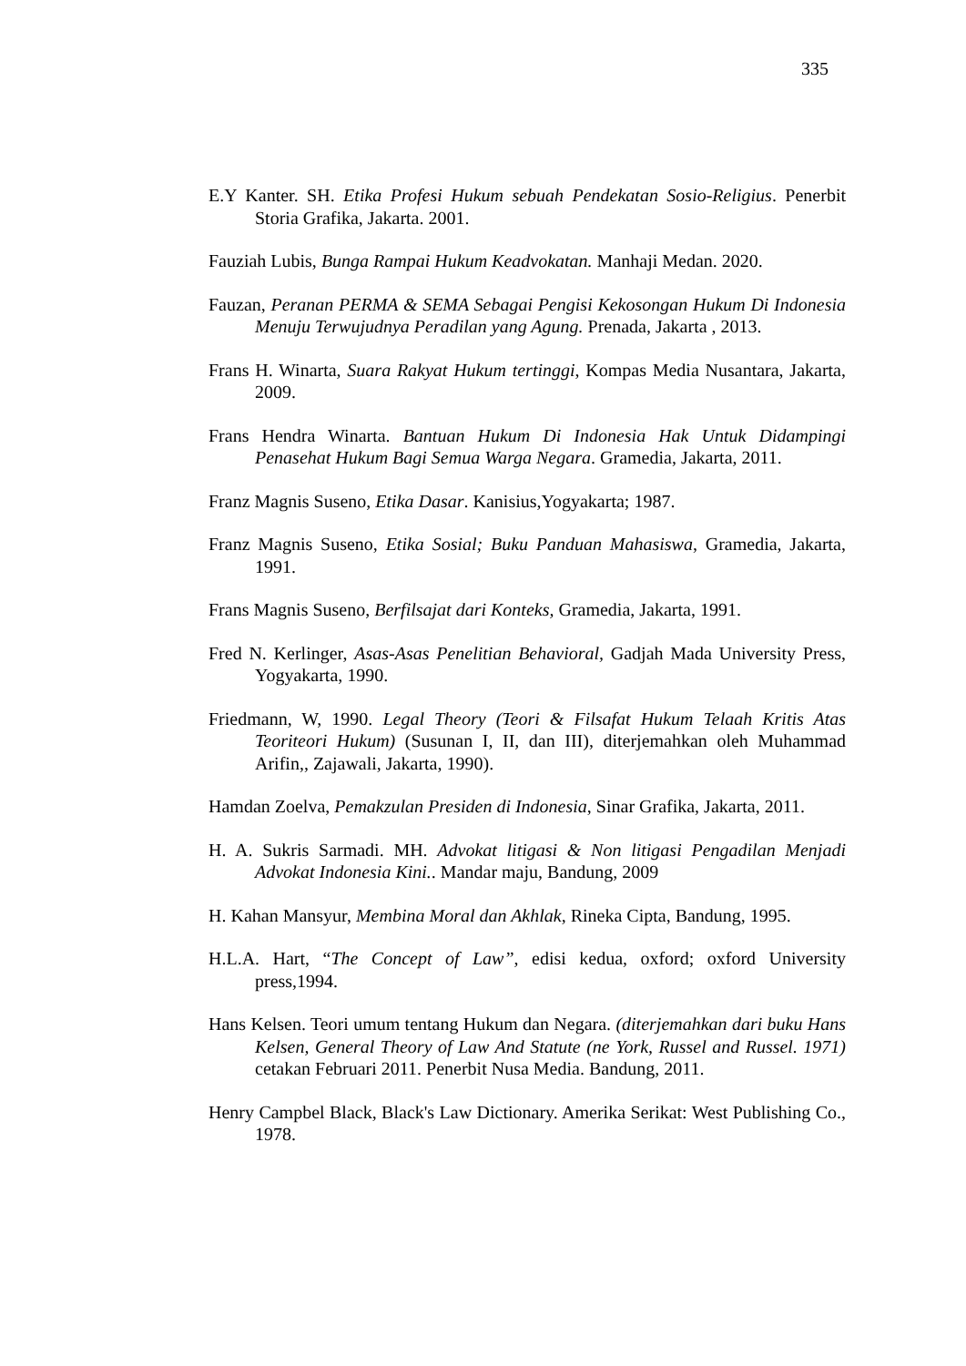335
E.Y Kanter. SH. Etika Profesi Hukum sebuah Pendekatan Sosio-Religius. Penerbit Storia Grafika, Jakarta. 2001.
Fauziah Lubis, Bunga Rampai Hukum Keadvokatan. Manhaji Medan. 2020.
Fauzan, Peranan PERMA & SEMA Sebagai Pengisi Kekosongan Hukum Di Indonesia Menuju Terwujudnya Peradilan yang Agung. Prenada, Jakarta , 2013.
Frans H. Winarta, Suara Rakyat Hukum tertinggi, Kompas Media Nusantara, Jakarta, 2009.
Frans Hendra Winarta. Bantuan Hukum Di Indonesia Hak Untuk Didampingi Penasehat Hukum Bagi Semua Warga Negara. Gramedia, Jakarta, 2011.
Franz Magnis Suseno, Etika Dasar. Kanisius,Yogyakarta; 1987.
Franz Magnis Suseno, Etika Sosial; Buku Panduan Mahasiswa, Gramedia, Jakarta, 1991.
Frans Magnis Suseno, Berfilsajat dari Konteks, Gramedia, Jakarta, 1991.
Fred N. Kerlinger, Asas-Asas Penelitian Behavioral, Gadjah Mada University Press, Yogyakarta, 1990.
Friedmann, W, 1990. Legal Theory (Teori & Filsafat Hukum Telaah Kritis Atas Teoriteori Hukum) (Susunan I, II, dan III), diterjemahkan oleh Muhammad Arifin,, Zajawali, Jakarta, 1990).
Hamdan Zoelva, Pemakzulan Presiden di Indonesia, Sinar Grafika, Jakarta, 2011.
H. A. Sukris Sarmadi. MH. Advokat litigasi & Non litigasi Pengadilan Menjadi Advokat Indonesia Kini.. Mandar maju, Bandung, 2009
H. Kahan Mansyur, Membina Moral dan Akhlak, Rineka Cipta, Bandung, 1995.
H.L.A. Hart, “The Concept of Law”, edisi kedua, oxford; oxford University press,1994.
Hans Kelsen. Teori umum tentang Hukum dan Negara. (diterjemahkan dari buku Hans Kelsen, General Theory of Law And Statute (ne York, Russel and Russel. 1971) cetakan Februari 2011. Penerbit Nusa Media. Bandung, 2011.
Henry Campbel Black, Black's Law Dictionary. Amerika Serikat: West Publishing Co., 1978.